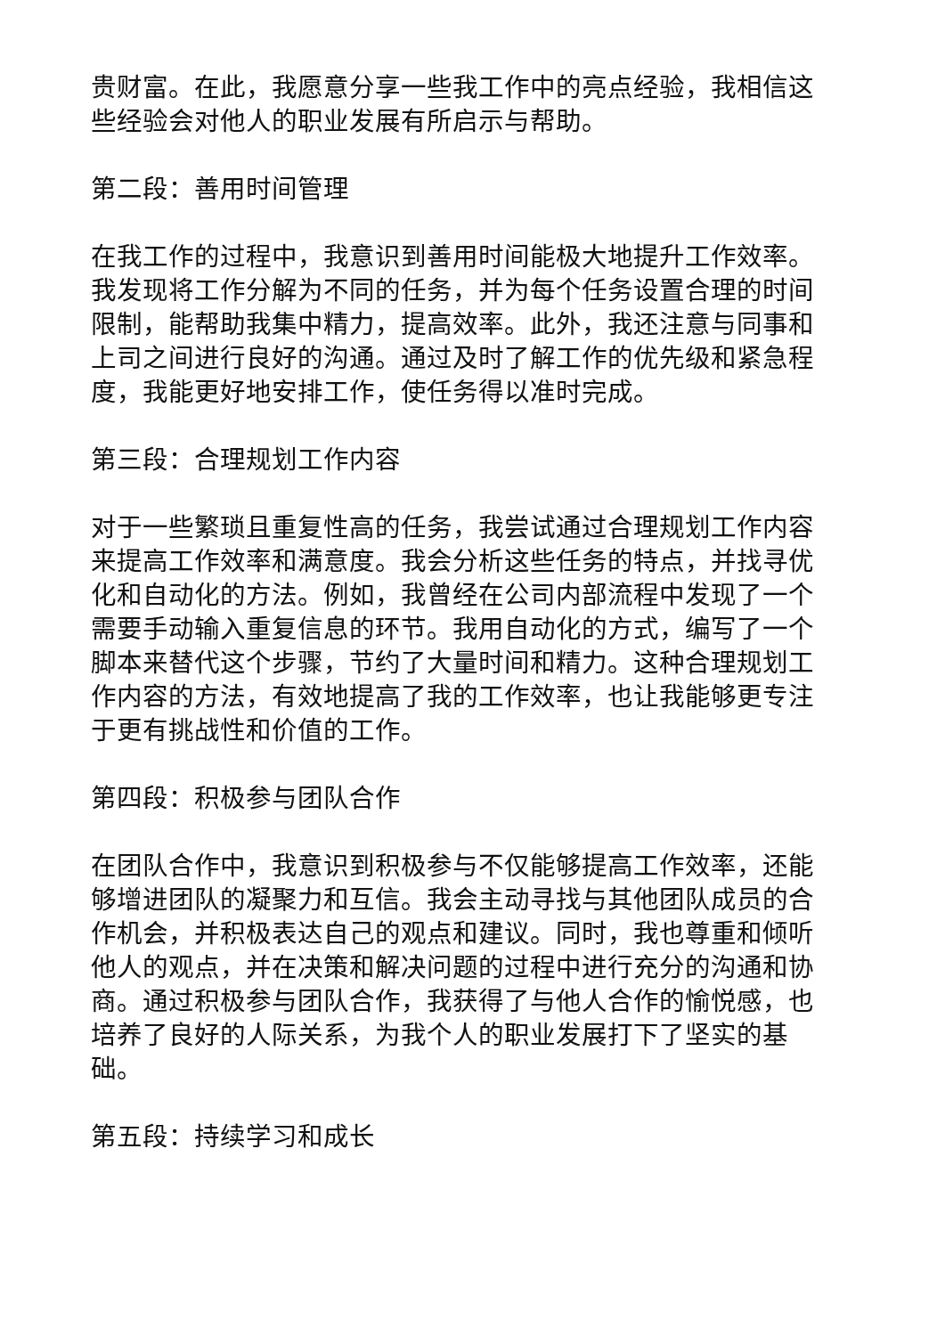贵财富。在此，我愿意分享一些我工作中的亮点经验，我相信这些经验会对他人的职业发展有所启示与帮助。
第二段：善用时间管理
在我工作的过程中，我意识到善用时间能极大地提升工作效率。我发现将工作分解为不同的任务，并为每个任务设置合理的时间限制，能帮助我集中精力，提高效率。此外，我还注意与同事和上司之间进行良好的沟通。通过及时了解工作的优先级和紧急程度，我能更好地安排工作，使任务得以准时完成。
第三段：合理规划工作内容
对于一些繁琐且重复性高的任务，我尝试通过合理规划工作内容来提高工作效率和满意度。我会分析这些任务的特点，并找寻优化和自动化的方法。例如，我曾经在公司内部流程中发现了一个需要手动输入重复信息的环节。我用自动化的方式，编写了一个脚本来替代这个步骤，节约了大量时间和精力。这种合理规划工作内容的方法，有效地提高了我的工作效率，也让我能够更专注于更有挑战性和价值的工作。
第四段：积极参与团队合作
在团队合作中，我意识到积极参与不仅能够提高工作效率，还能够增进团队的凝聚力和互信。我会主动寻找与其他团队成员的合作机会，并积极表达自己的观点和建议。同时，我也尊重和倾听他人的观点，并在决策和解决问题的过程中进行充分的沟通和协商。通过积极参与团队合作，我获得了与他人合作的愉悦感，也培养了良好的人际关系，为我个人的职业发展打下了坚实的基础。
第五段：持续学习和成长